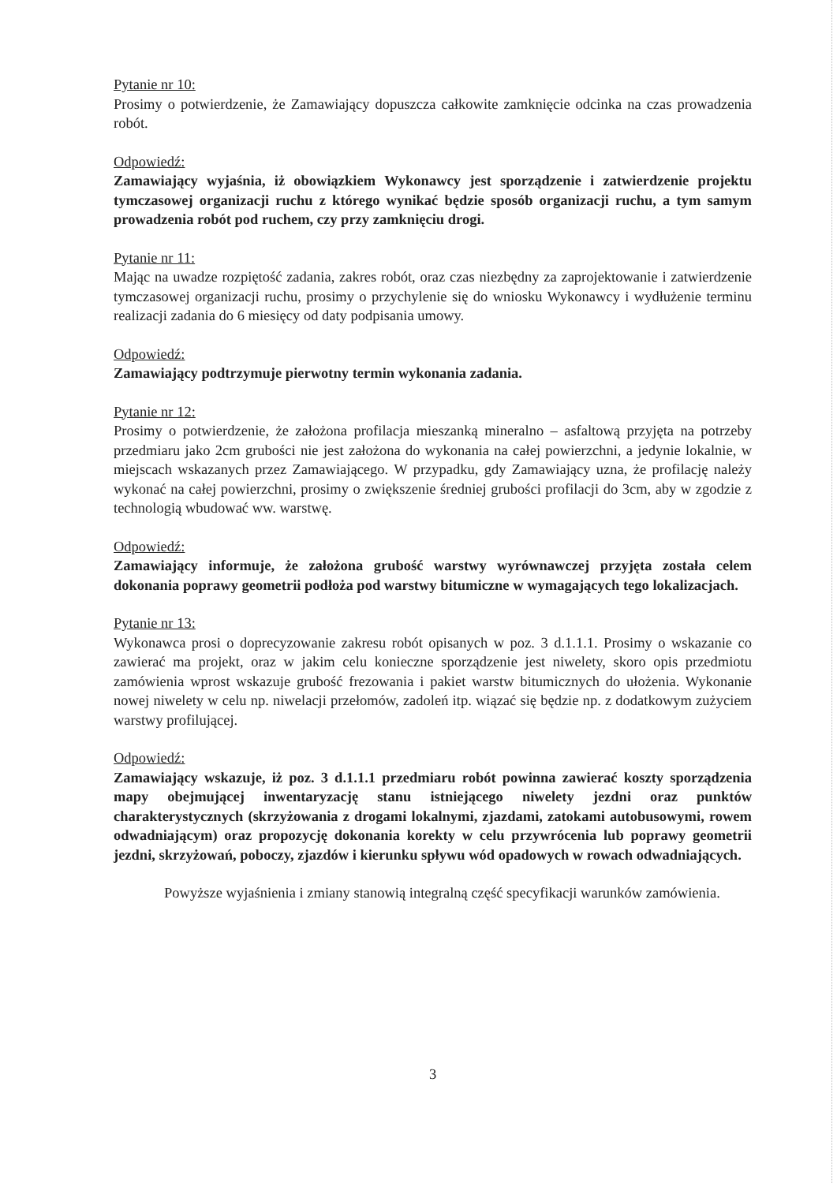Pytanie nr 10:
Prosimy o potwierdzenie, że Zamawiający dopuszcza całkowite zamknięcie odcinka na czas prowadzenia robót.
Odpowiedź:
Zamawiający wyjaśnia, iż obowiązkiem Wykonawcy jest sporządzenie i zatwierdzenie projektu tymczasowej organizacji ruchu z którego wynikać będzie sposób organizacji ruchu, a tym samym prowadzenia robót pod ruchem, czy przy zamknięciu drogi.
Pytanie nr 11:
Mając na uwadze rozpiętość zadania, zakres robót, oraz czas niezbędny za zaprojektowanie i zatwierdzenie tymczasowej organizacji ruchu, prosimy o przychylenie się do wniosku Wykonawcy i wydłużenie terminu realizacji zadania do 6 miesięcy od daty podpisania umowy.
Odpowiedź:
Zamawiający podtrzymuje pierwotny termin wykonania zadania.
Pytanie nr 12:
Prosimy o potwierdzenie, że założona profilacja mieszanką mineralno – asfaltową przyjęta na potrzeby przedmiaru jako 2cm grubości nie jest założona do wykonania na całej powierzchni, a jedynie lokalnie, w miejscach wskazanych przez Zamawiającego. W przypadku, gdy Zamawiający uzna, że profilację należy wykonać na całej powierzchni, prosimy o zwiększenie średniej grubości profilacji do 3cm, aby w zgodzie z technologią wbudować ww. warstwę.
Odpowiedź:
Zamawiający informuje, że założona grubość warstwy wyrównawczej przyjęta została celem dokonania poprawy geometrii podłoża pod warstwy bitumiczne w wymagających tego lokalizacjach.
Pytanie nr 13:
Wykonawca prosi o doprecyzowanie zakresu robót opisanych w poz. 3 d.1.1.1. Prosimy o wskazanie co zawierać ma projekt, oraz w jakim celu konieczne sporządzenie jest niwelety, skoro opis przedmiotu zamówienia wprost wskazuje grubość frezowania i pakiet warstw bitumicznych do ułożenia. Wykonanie nowej niwelety w celu np. niwelacji przełomów, zadoleń itp. wiązać się będzie np. z dodatkowym zużyciem warstwy profilującej.
Odpowiedź:
Zamawiający wskazuje, iż poz. 3 d.1.1.1 przedmiaru robót powinna zawierać koszty sporządzenia mapy obejmującej inwentaryzację stanu istniejącego niwelety jezdni oraz punktów charakterystycznych (skrzyżowania z drogami lokalnymi, zjazdami, zatokami autobusowymi, rowem odwadniającym) oraz propozycję dokonania korekty w celu przywrócenia lub poprawy geometrii jezdni, skrzyżowań, poboczy, zjazdów i kierunku spływu wód opadowych w rowach odwadniających.
Powyższe wyjaśnienia i zmiany stanowią integralną część specyfikacji warunków zamówienia.
3